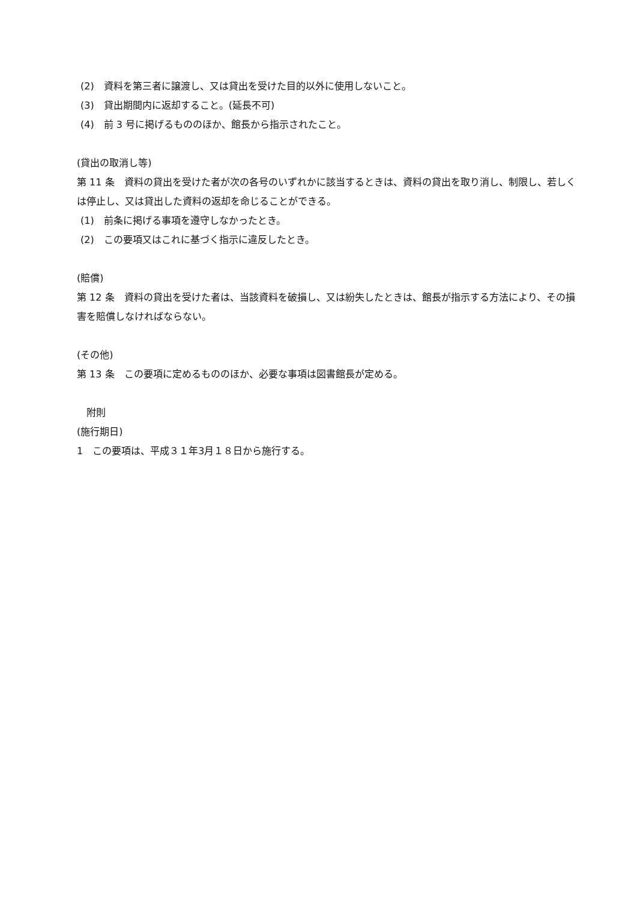(2)　資料を第三者に譲渡し、又は貸出を受けた目的以外に使用しないこと。
(3)　貸出期間内に返却すること。(延長不可)
(4)　前 3 号に掲げるもののほか、館長から指示されたこと。
(貸出の取消し等)
第 11 条　資料の貸出を受けた者が次の各号のいずれかに該当するときは、資料の貸出を取り消し、制限し、若しくは停止し、又は貸出した資料の返却を命じることができる。
(1)　前条に掲げる事項を遵守しなかったとき。
(2)　この要項又はこれに基づく指示に違反したとき。
(賠償)
第 12 条　資料の貸出を受けた者は、当該資料を破損し、又は紛失したときは、館長が指示する方法により、その損害を賠償しなければならない。
(その他)
第 13 条　この要項に定めるもののほか、必要な事項は図書館長が定める。
　附則
(施行期日)
1　この要項は、平成３１年3月１８日から施行する。